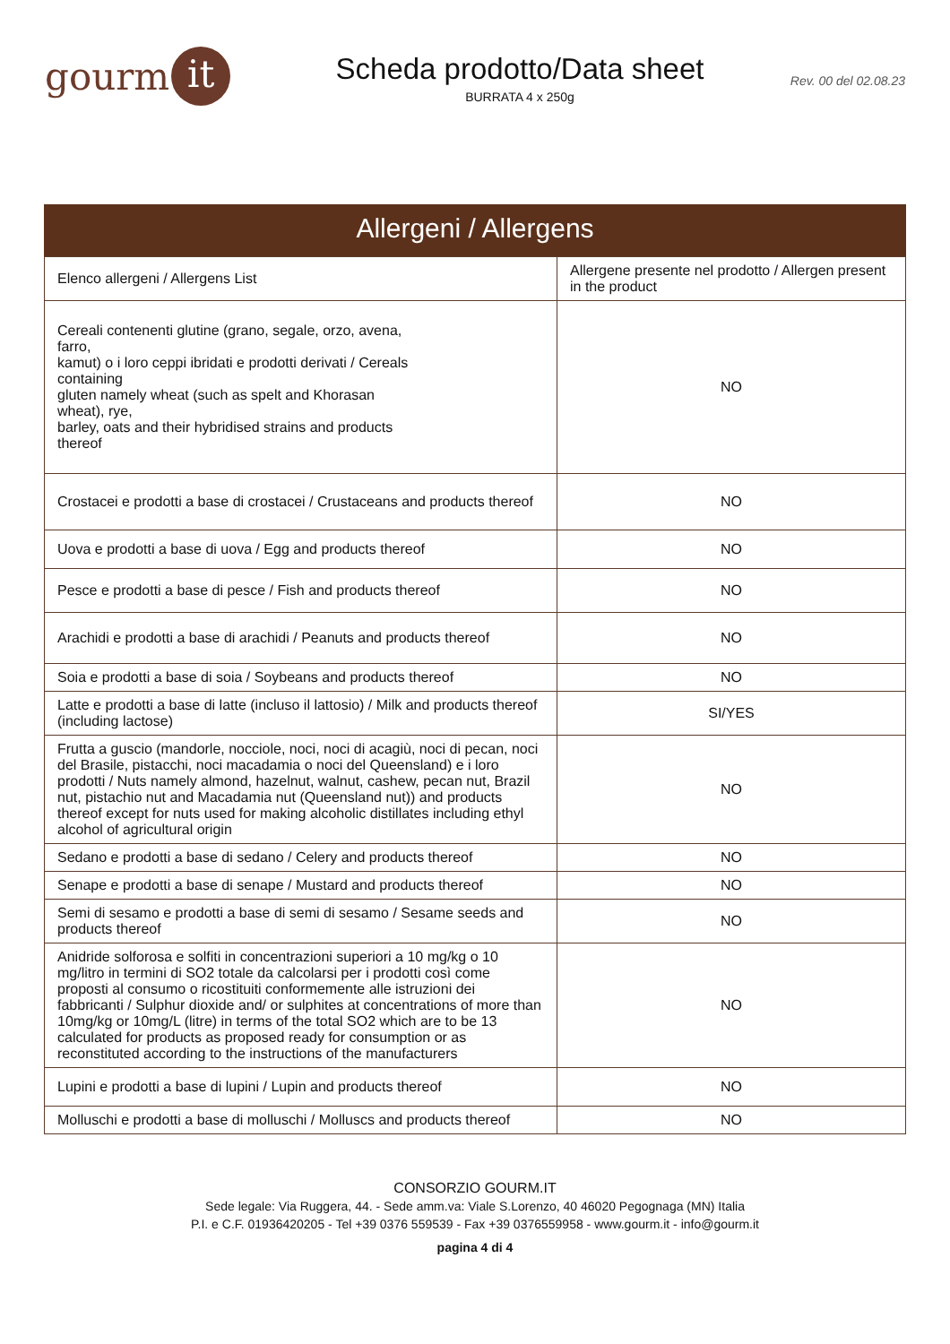gourm it
Scheda prodotto/Data sheet
BURRATA 4 x 250g
Rev. 00 del 02.08.23
Allergeni / Allergens
| Elenco allergeni / Allergens List | Allergene presente nel prodotto / Allergen present in the product |
| --- | --- |
| Cereali contenenti glutine (grano, segale, orzo, avena, farro, kamut) o i loro ceppi ibridati e prodotti derivati / Cereals containing gluten namely wheat (such as spelt and Khorasan wheat), rye, barley, oats and their hybridised strains and products thereof | NO |
| Crostacei e prodotti a base di crostacei / Crustaceans and products thereof | NO |
| Uova e prodotti a base di uova / Egg and products thereof | NO |
| Pesce e prodotti a base di pesce / Fish and products thereof | NO |
| Arachidi e prodotti a base di arachidi / Peanuts and products thereof | NO |
| Soia e prodotti a base di soia / Soybeans and products thereof | NO |
| Latte e prodotti a base di latte (incluso il lattosio) / Milk and products thereof (including lactose) | SI/YES |
| Frutta a guscio (mandorle, nocciole, noci, noci di acagiù, noci di pecan, noci del Brasile, pistacchi, noci macadamia o noci del Queensland) e i loro prodotti / Nuts namely almond, hazelnut, walnut, cashew, pecan nut, Brazil nut, pistachio nut and Macadamia nut (Queensland nut)) and products thereof except for nuts used for making alcoholic distillates including ethyl alcohol of agricultural origin | NO |
| Sedano e prodotti a base di sedano / Celery and products thereof | NO |
| Senape e prodotti a base di senape / Mustard and products thereof | NO |
| Semi di sesamo e prodotti a base di semi di sesamo / Sesame seeds and products thereof | NO |
| Anidride solforosa e solfiti in concentrazioni superiori a 10 mg/kg o 10 mg/litro in termini di SO2 totale da calcolarsi per i prodotti così come proposti al consumo o ricostituiti conformemente alle istruzioni dei fabbricanti / Sulphur dioxide and/ or sulphites at concentrations of more than 10mg/kg or 10mg/L (litre) in terms of the total SO2 which are to be 13 calculated for products as proposed ready for consumption or as reconstituted according to the instructions of the manufacturers | NO |
| Lupini e prodotti a base di lupini / Lupin and products thereof | NO |
| Molluschi e prodotti a base di molluschi / Molluscs and products thereof | NO |
CONSORZIO GOURM.IT
Sede legale: Via Ruggera, 44. - Sede amm.va: Viale S.Lorenzo, 40 46020 Pegognaga (MN) Italia
P.I. e C.F. 01936420205 - Tel +39 0376 559539 - Fax +39 0376559958 - www.gourm.it - info@gourm.it
pagina 4 di 4